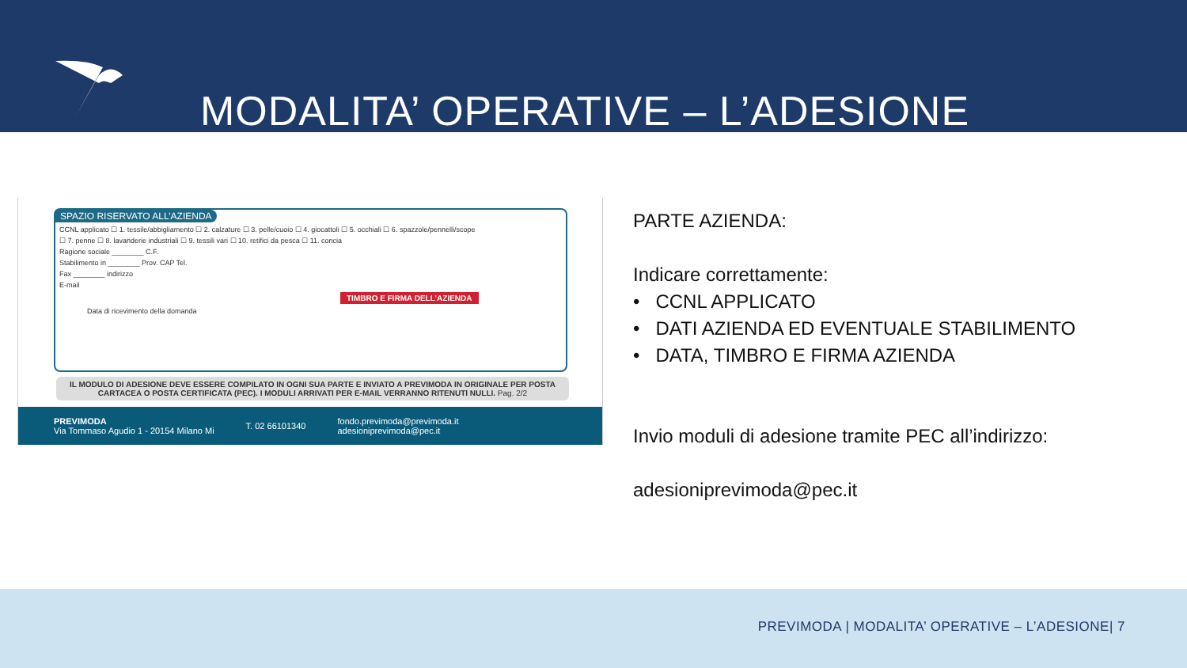MODALITA’ OPERATIVE – L’ADESIONE
SPAZIO RISERVATO ALL’AZIENDA
CCNL applicato ☐ 1. tessile/abbigliamento ☐ 2. calzature ☐ 3. pelle/cuoio ☐ 4. giocattoli ☐ 5. occhiali ☐ 6. spazzole/pennelli/scope
☐ 7. penne ☐ 8. lavanderie industriali ☐ 9. tessili vari ☐ 10. retifici da pesca ☐ 11. concia
Ragione sociale ________ C.F.
Stabilimento in ________ Prov. CAP Tel.
Fax ________ indirizzo
E-mail
TIMBRO E FIRMA DELL’AZIENDA
Data di ricevimento della domanda
IL MODULO DI ADESIONE DEVE ESSERE COMPILATO IN OGNI SUA PARTE E INVIATO A PREVIMODA IN ORIGINALE PER POSTA CARTACEA O POSTA CERTIFICATA (PEC). I MODULI ARRIVATI PER E-MAIL VERRANNO RITENUTI NULLI. Pag. 2/2
PREVIMODA
Via Tommaso Agudio 1 - 20154 Milano Mi
T. 02 66101340
fondo.previmoda@previmoda.it
adesioniprevimoda@pec.it
PARTE AZIENDA:
Indicare correttamente:
• CCNL APPLICATO
• DATI AZIENDA ED EVENTUALE STABILIMENTO
• DATA, TIMBRO E FIRMA AZIENDA
Invio moduli di adesione tramite PEC all’indirizzo:
adesioniprevimoda@pec.it
PREVIMODA | MODALITA’ OPERATIVE – L’ADESIONE| 7